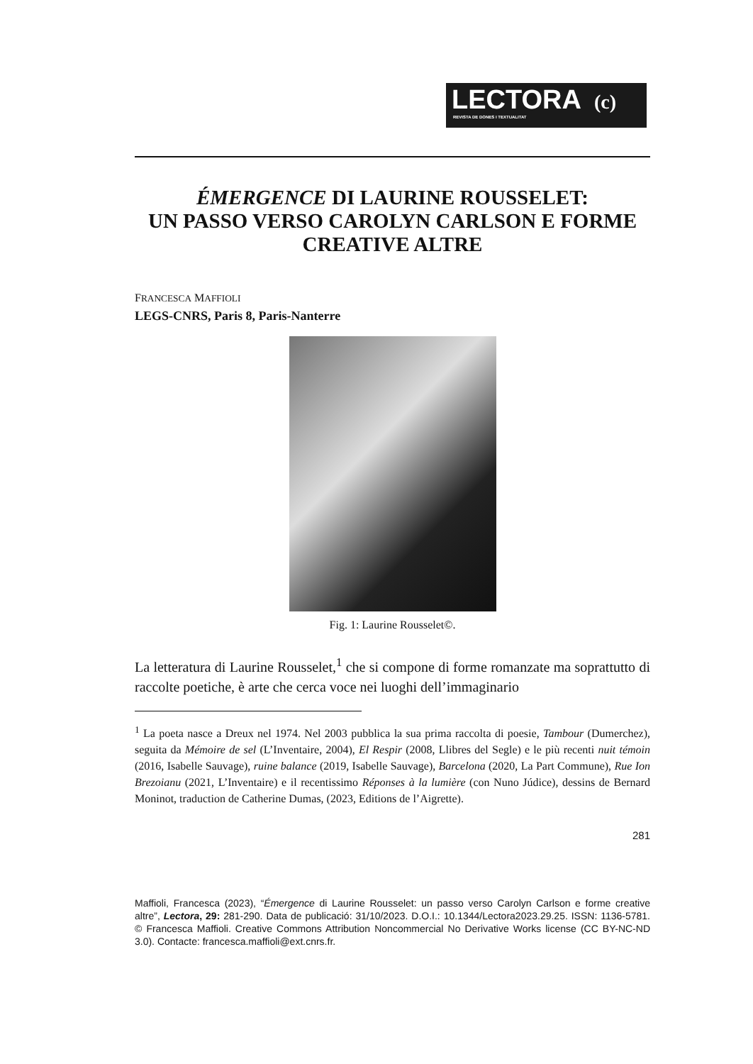LECTORA (c)
REVISTA DE DONES I TEXTUALITAT
ÉMERGENCE DI LAURINE ROUSSELET:
UN PASSO VERSO CAROLYN CARLSON E FORME CREATIVE ALTRE
FRANCESCA MAFFIOLI
LEGS-CNRS, Paris 8, Paris-Nanterre
Fig. 1: Laurine Rousselet©.
La letteratura di Laurine Rousselet,<sup>1</sup> che si compone di forme romanzate ma soprattutto di raccolte poetiche, è arte che cerca voce nei luoghi dell’immaginario
<sup>1</sup> La poeta nasce a Dreux nel 1974. Nel 2003 pubblica la sua prima raccolta di poesie, Tambour (Dumerchez), seguita da Mémoire de sel (L’Inventaire, 2004), El Respir (2008, Llibres del Segle) e le più recenti nuit témoin (2016, Isabelle Sauvage), ruine balance (2019, Isabelle Sauvage), Barcelona (2020, La Part Commune), Rue Ion Brezoianu (2021, L’Inventaire) e il recentissimo Réponses à la lumière (con Nuno Júdice), dessins de Bernard Moninot, traduction de Catherine Dumas, (2023, Editions de l’Aigrette).
281
Maffioli, Francesca (2023), “Émergence di Laurine Rousselet: un passo verso Carolyn Carlson e forme creative altre”, Lectora, 29: 281-290. Data de publicació: 31/10/2023. D.O.I.: 10.1344/Lectora2023.29.25. ISSN: 1136-5781. © Francesca Maffioli. Creative Commons Attribution Noncommercial No Derivative Works license (CC BY-NC-ND 3.0). Contacte: francesca.maffioli@ext.cnrs.fr.